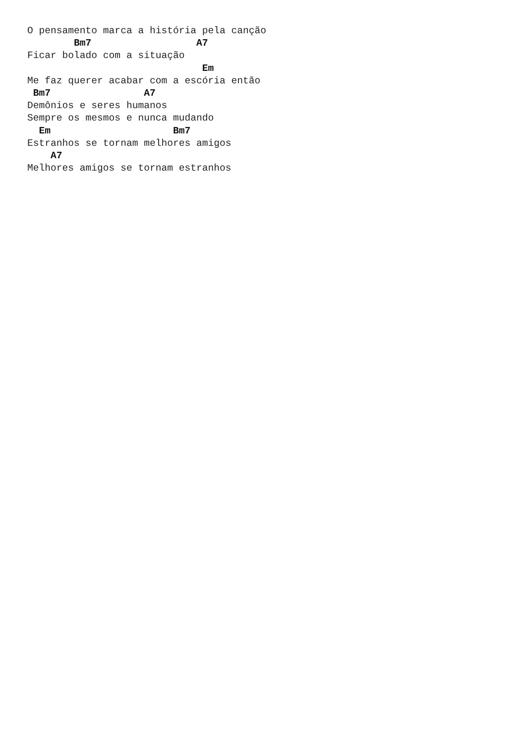O pensamento marca a história pela canção
        Bm7                  A7
Ficar bolado com a situação
                              Em
Me faz querer acabar com a escória então
 Bm7                A7
Demônios e seres humanos
Sempre os mesmos e nunca mudando
  Em                     Bm7
Estranhos se tornam melhores amigos
    A7
Melhores amigos se tornam estranhos